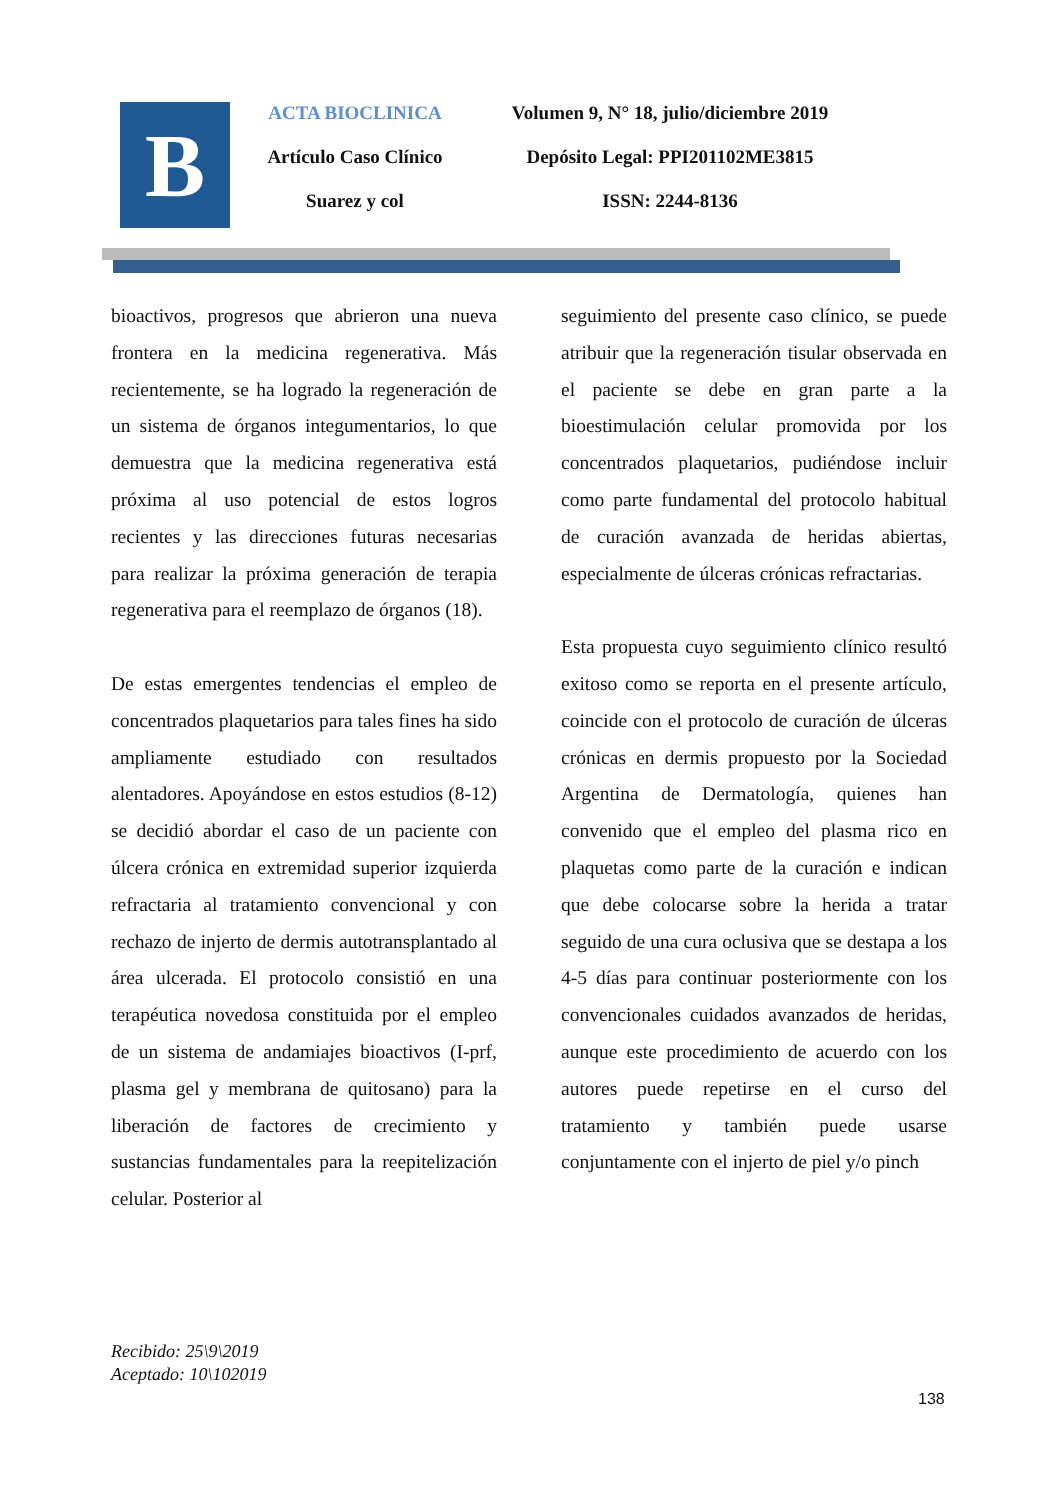B
ACTA BIOCLINICA
Artículo Caso Clínico
Suarez y col
Volumen 9, N° 18, julio/diciembre 2019
Depósito Legal: PPI201102ME3815
ISSN: 2244-8136
bioactivos, progresos que abrieron una nueva frontera en la medicina regenerativa. Más recientemente, se ha logrado la regeneración de un sistema de órganos integumentarios, lo que demuestra que la medicina regenerativa está próxima al uso potencial de estos logros recientes y las direcciones futuras necesarias para realizar la próxima generación de terapia regenerativa para el reemplazo de órganos (18).
De estas emergentes tendencias el empleo de concentrados plaquetarios para tales fines ha sido ampliamente estudiado con resultados alentadores. Apoyándose en estos estudios (8-12) se decidió abordar el caso de un paciente con úlcera crónica en extremidad superior izquierda refractaria al tratamiento convencional y con rechazo de injerto de dermis autotransplantado al área ulcerada. El protocolo consistió en una terapéutica novedosa constituida por el empleo de un sistema de andamiajes bioactivos (I-prf, plasma gel y membrana de quitosano) para la liberación de factores de crecimiento y sustancias fundamentales para la reepitelización celular. Posterior al
seguimiento del presente caso clínico, se puede atribuir que la regeneración tisular observada en el paciente se debe en gran parte a la bioestimulación celular promovida por los concentrados plaquetarios, pudiéndose incluir como parte fundamental del protocolo habitual de curación avanzada de heridas abiertas, especialmente de úlceras crónicas refractarias.
Esta propuesta cuyo seguimiento clínico resultó exitoso como se reporta en el presente artículo, coincide con el protocolo de curación de úlceras crónicas en dermis propuesto por la Sociedad Argentina de Dermatología, quienes han convenido que el empleo del plasma rico en plaquetas como parte de la curación e indican que debe colocarse sobre la herida a tratar seguido de una cura oclusiva que se destapa a los 4-5 días para continuar posteriormente con los convencionales cuidados avanzados de heridas, aunque este procedimiento de acuerdo con los autores puede repetirse en el curso del tratamiento y también puede usarse conjuntamente con el injerto de piel y/o pinch
Recibido: 25\9\2019
Aceptado: 10\102019
138